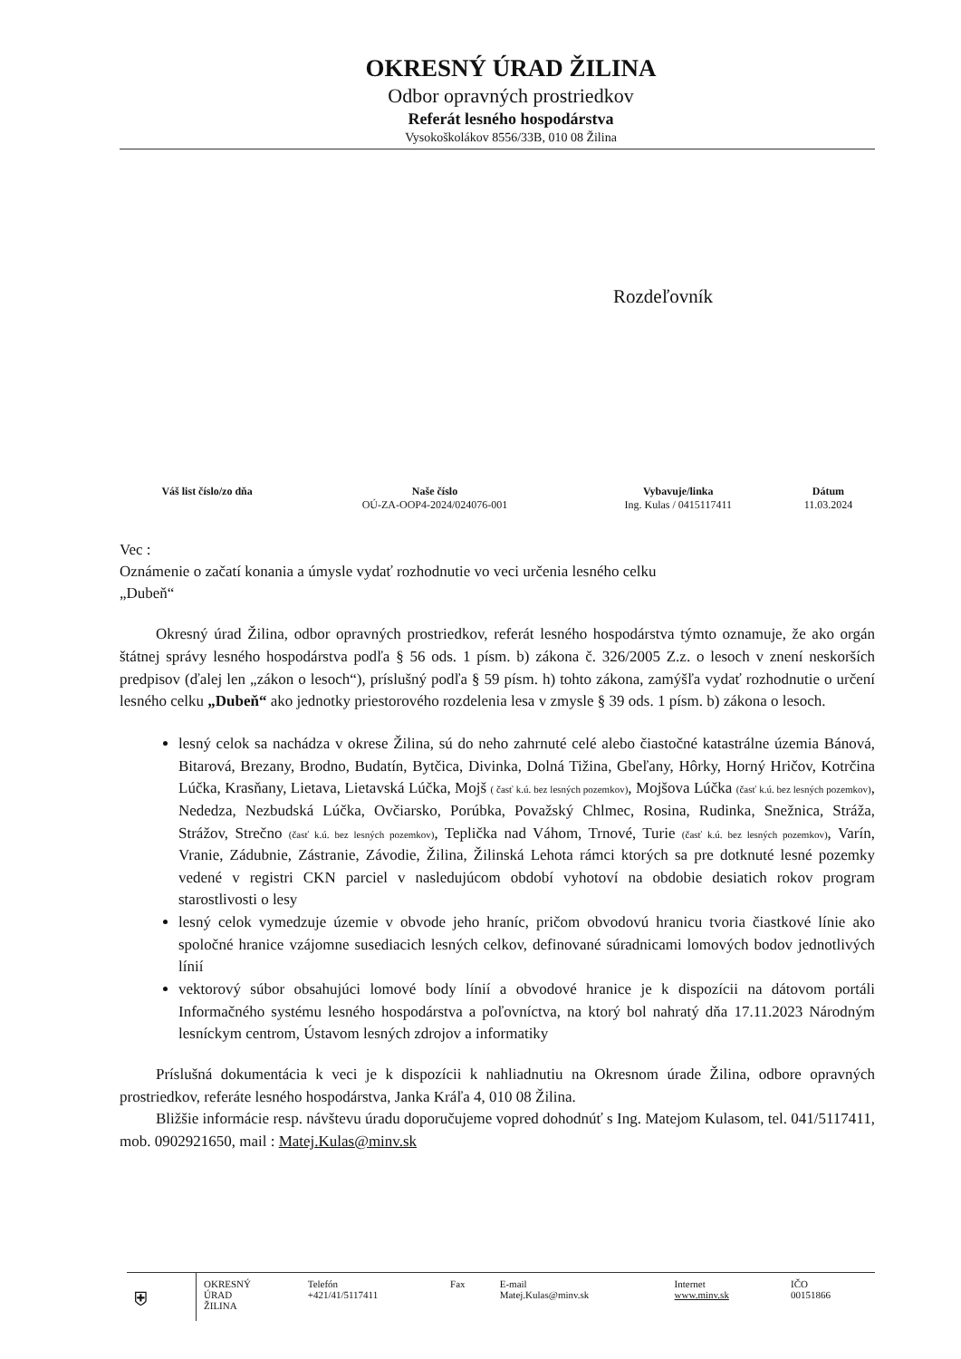OKRESNÝ ÚRAD ŽILINA
Odbor opravných prostriedkov
Referát lesného hospodárstva
Vysokoškolákov 8556/33B, 010 08 Žilina
Rozdeľovník
| Váš list číslo/zo dňa | Naše číslo | Vybavuje/linka | Dátum |
| --- | --- | --- | --- |
| | OÚ-ZA-OOP4-2024/024076-001 | Ing. Kulas / 0415117411 | 11.03.2024 |
Vec :
Oznámenie o začatí konania a úmysle vydať rozhodnutie vo veci určenia lesného celku
„Dubeň“
Okresný úrad Žilina, odbor opravných prostriedkov, referát lesného hospodárstva týmto oznamuje, že ako orgán štátnej správy lesného hospodárstva podľa § 56 ods. 1 písm. b) zákona č. 326/2005 Z.z. o lesoch v znení neskorších predpisov (ďalej len „zákon o lesoch“), príslušný podľa § 59 písm. h) tohto zákona, zamýšľa vydať rozhodnutie o určení lesného celku „Dubeň“ ako jednotky priestorového rozdelenia lesa v zmysle § 39 ods. 1 písm. b) zákona o lesoch.
lesný celok sa nachádza v okrese Žilina, sú do neho zahrnuté celé alebo čiastočné katastrálne územia Bánová, Bitarová, Brezany, Brodno, Budatín, Bytčica, Divinka, Dolná Tižina, Gbeľany, Hôrky, Horný Hričov, Kotrčina Lúčka, Krasňany, Lietava, Lietavská Lúčka, Mojš ( časť k.ú. bez lesných pozemkov), Mojšova Lúčka (časť k.ú. bez lesných pozemkov), Nededza, Nezbudská Lúčka, Ovčiarsko, Porúbka, Považský Chlmec, Rosina, Rudinka, Snežnica, Stráža, Strážov, Strečno (časť k.ú. bez lesných pozemkov), Teplička nad Váhom, Trnové, Turie (časť k.ú. bez lesných pozemkov), Varín, Vranie, Zádubnie, Zástranie, Závodie, Žilina, Žilinská Lehota rámci ktorých sa pre dotknuté lesné pozemky vedené v registri CKN parciel v nasledujúcom období vyhotoví na obdobie desiatich rokov program starostlivosti o lesy
lesný celok vymedzuje územie v obvode jeho hraníc, pričom obvodovú hranicu tvoria čiastkové línie ako spoločné hranice vzájomne susediacich lesných celkov, definované súradnicami lomových bodov jednotlivých línií
vektorový súbor obsahujúci lomové body línií a obvodové hranice je k dispozícii na dátovom portáli Informačného systému lesného hospodárstva a poľovníctva, na ktorý bol nahratý dňa 17.11.2023 Národným lesníckym centrom, Ústavom lesných zdrojov a informatiky
Príslušná dokumentácia k veci je k dispozícii k nahliadnutiu na Okresnom úrade Žilina, odbore opravných prostriedkov, referáte lesného hospodárstva, Janka Kráľa 4, 010 08 Žilina.
Bližšie informácie resp. návštevu úradu doporučujeme vopred dohodnúť s Ing. Matejom Kulasom, tel. 041/5117411, mob. 0902921650, mail : Matej.Kulas@minv.sk
| ⛨ | OKRESNÝ ÚRAD ŽILINA | Telefón +421/41/5117411 | Fax | E-mail Matej.Kulas@minv.sk | Internet www.minv.sk | IČO 00151866 |